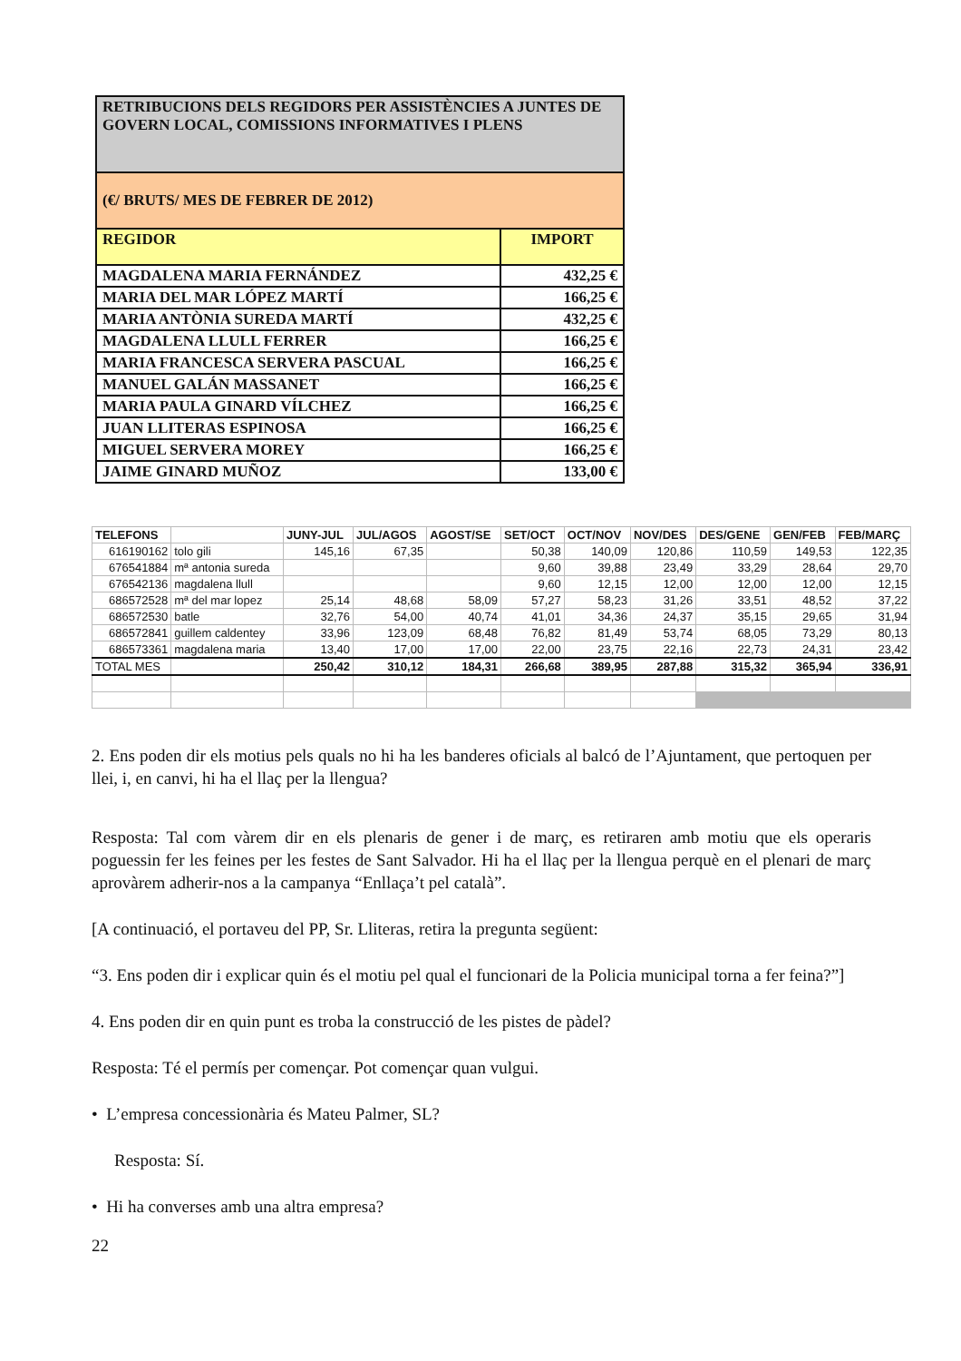| RETRIBUCIONS DELS REGIDORS PER ASSISTÈNCIES A JUNTES DE GOVERN LOCAL, COMISSIONS INFORMATIVES I PLENS | |
| (€/ BRUTS/ MES DE FEBRER DE 2012) | |
| REGIDOR | IMPORT |
| MAGDALENA MARIA FERNÁNDEZ | 432,25 € |
| MARIA DEL MAR LÓPEZ MARTÍ | 166,25 € |
| MARIA ANTÒNIA SUREDA MARTÍ | 432,25 € |
| MAGDALENA LLULL FERRER | 166,25 € |
| MARIA FRANCESCA SERVERA PASCUAL | 166,25 € |
| MANUEL GALÁN MASSANET | 166,25 € |
| MARIA PAULA GINARD VÍLCHEZ | 166,25 € |
| JUAN LLITERAS ESPINOSA | 166,25 € |
| MIGUEL SERVERA MOREY | 166,25 € |
| JAIME GINARD MUÑOZ | 133,00 € |
| TELEFONS | | JUNY-JUL | JUL/AGOS | AGOST/SE | SET/OCT | OCT/NOV | NOV/DES | DES/GENE | GEN/FEB | FEB/MARÇ |
| --- | --- | --- | --- | --- | --- | --- | --- | --- | --- | --- |
| 616190162 | tolo gili | 145,16 | 67,35 | | 50,38 | 140,09 | 120,86 | 110,59 | 149,53 | 122,35 |
| 676541884 | mª antonia sureda | | | | 9,60 | 39,88 | 23,49 | 33,29 | 28,64 | 29,70 |
| 676542136 | magdalena llull | | | | 9,60 | 12,15 | 12,00 | 12,00 | 12,00 | 12,15 |
| 686572528 | mª del mar lopez | 25,14 | 48,68 | 58,09 | 57,27 | 58,23 | 31,26 | 33,51 | 48,52 | 37,22 |
| 686572530 | batle | 32,76 | 54,00 | 40,74 | 41,01 | 34,36 | 24,37 | 35,15 | 29,65 | 31,94 |
| 686572841 | guillem caldentey | 33,96 | 123,09 | 68,48 | 76,82 | 81,49 | 53,74 | 68,05 | 73,29 | 80,13 |
| 686573361 | magdalena maria | 13,40 | 17,00 | 17,00 | 22,00 | 23,75 | 22,16 | 22,73 | 24,31 | 23,42 |
| TOTAL MES | | 250,42 | 310,12 | 184,31 | 266,68 | 389,95 | 287,88 | 315,32 | 365,94 | 336,91 |
2. Ens poden dir els motius pels quals no hi ha les banderes oficials al balcó de l’Ajuntament, que pertoquen per llei, i, en canvi, hi ha el llaç per la llengua?
Resposta: Tal com vàrem dir en els plenaris de gener i de març, es retiraren amb motiu que els operaris poguessin fer les feines per les festes de Sant Salvador. Hi ha el llaç per la llengua perquè en el plenari de març aprovàrem adherir-nos a la campanya “Enllaça’t pel català”.
[A continuació, el portaveu del PP, Sr. Lliteras, retira la pregunta següent:
“3. Ens poden dir i explicar quin és el motiu pel qual el funcionari de la Policia municipal torna a fer feina?”]
4. Ens poden dir en quin punt es troba la construcció de les pistes de pàdel?
Resposta: Té el permís per començar. Pot començar quan vulgui.
• L’empresa concessionària és Mateu Palmer, SL?
Resposta: Sí.
• Hi ha converses amb una altra empresa?
22